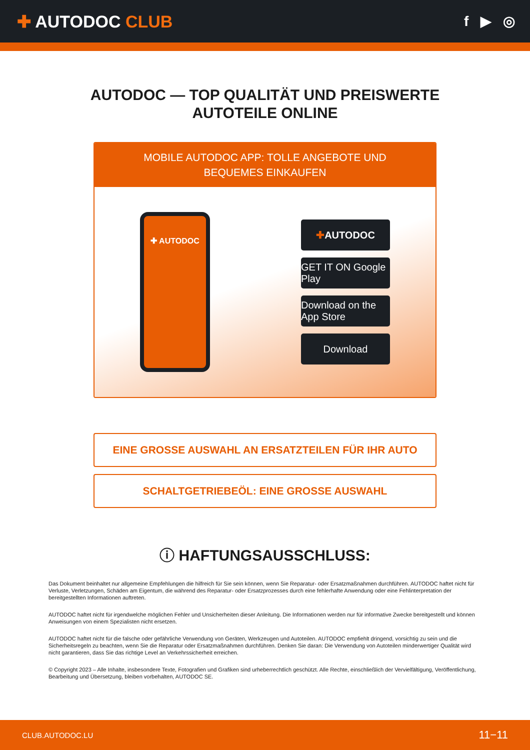✚ AUTODOC CLUB
f ▶ ◎
AUTODOC — TOP QUALITÄT UND PREISWERTE
AUTOTEILE ONLINE
MOBILE AUTODOC APP: TOLLE ANGEBOTE UND BEQUEMES EINKAUFEN
✚ AUTODOC
✚ AUTODOC
GET IT ON Google Play
Download on the App Store
Download
EINE GROSSE AUSWAHL AN ERSATZTEILEN FÜR IHR AUTO
SCHALTGETRIEBEÖL: EINE GROSSE AUSWAHL
ⓘ HAFTUNGSAUSSCHLUSS:
Das Dokument beinhaltet nur allgemeine Empfehlungen die hilfreich für Sie sein können, wenn Sie Reparatur- oder Ersatzmaßnahmen durchführen. AUTODOC haftet nicht für Verluste, Verletzungen, Schäden am Eigentum, die während des Reparatur- oder Ersatzprozesses durch eine fehlerhafte Anwendung oder eine Fehlinterpretation der bereitgestellten Informationen auftreten.
AUTODOC haftet nicht für irgendwelche möglichen Fehler und Unsicherheiten dieser Anleitung. Die Informationen werden nur für informative Zwecke bereitgestellt und können Anweisungen von einem Spezialisten nicht ersetzen.
AUTODOC haftet nicht für die falsche oder gefährliche Verwendung von Geräten, Werkzeugen und Autoteilen. AUTODOC empfiehlt dringend, vorsichtig zu sein und die Sicherheitsregeln zu beachten, wenn Sie die Reparatur oder Ersatzmaßnahmen durchführen. Denken Sie daran: Die Verwendung von Autoteilen minderwertiger Qualität wird nicht garantieren, dass Sie das richtige Level an Verkehrssicherheit erreichen.
© Copyright 2023 – Alle Inhalte, insbesondere Texte, Fotografien und Grafiken sind urheberrechtlich geschützt. Alle Rechte, einschließlich der Vervielfältigung, Veröffentlichung, Bearbeitung und Übersetzung, bleiben vorbehalten, AUTODOC SE.
CLUB.AUTODOC.LU 11−11